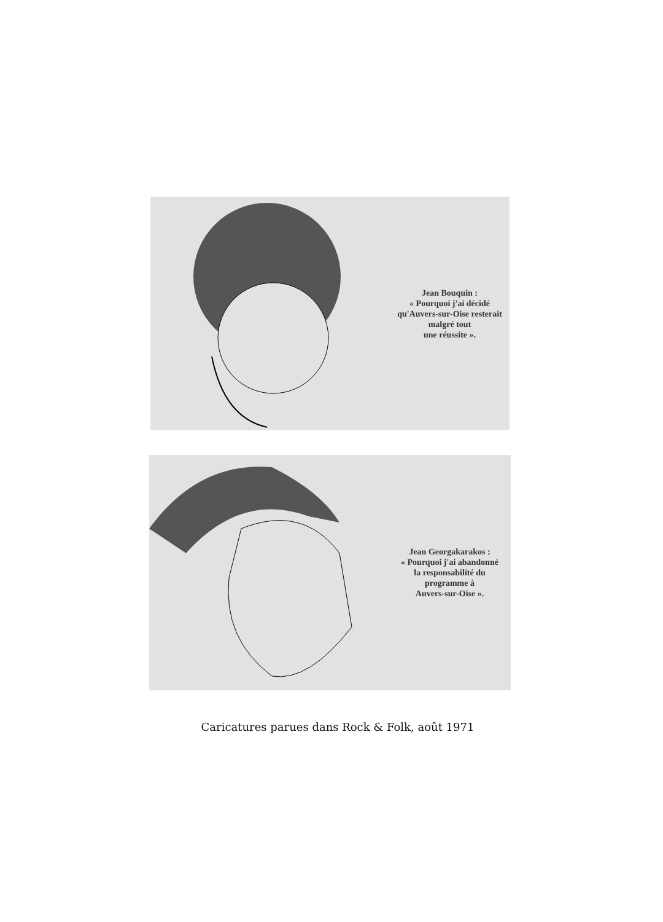Jean Bouquin :
« Pourquoi j'ai décidé
qu'Auvers-sur-Oise resterait
malgré tout
une réussite ».
Jean Georgakarakos :
« Pourquoi j'ai abandonné
la responsabilité du
programme à
Auvers-sur-Oise ».
Caricatures parues dans Rock & Folk, août 1971